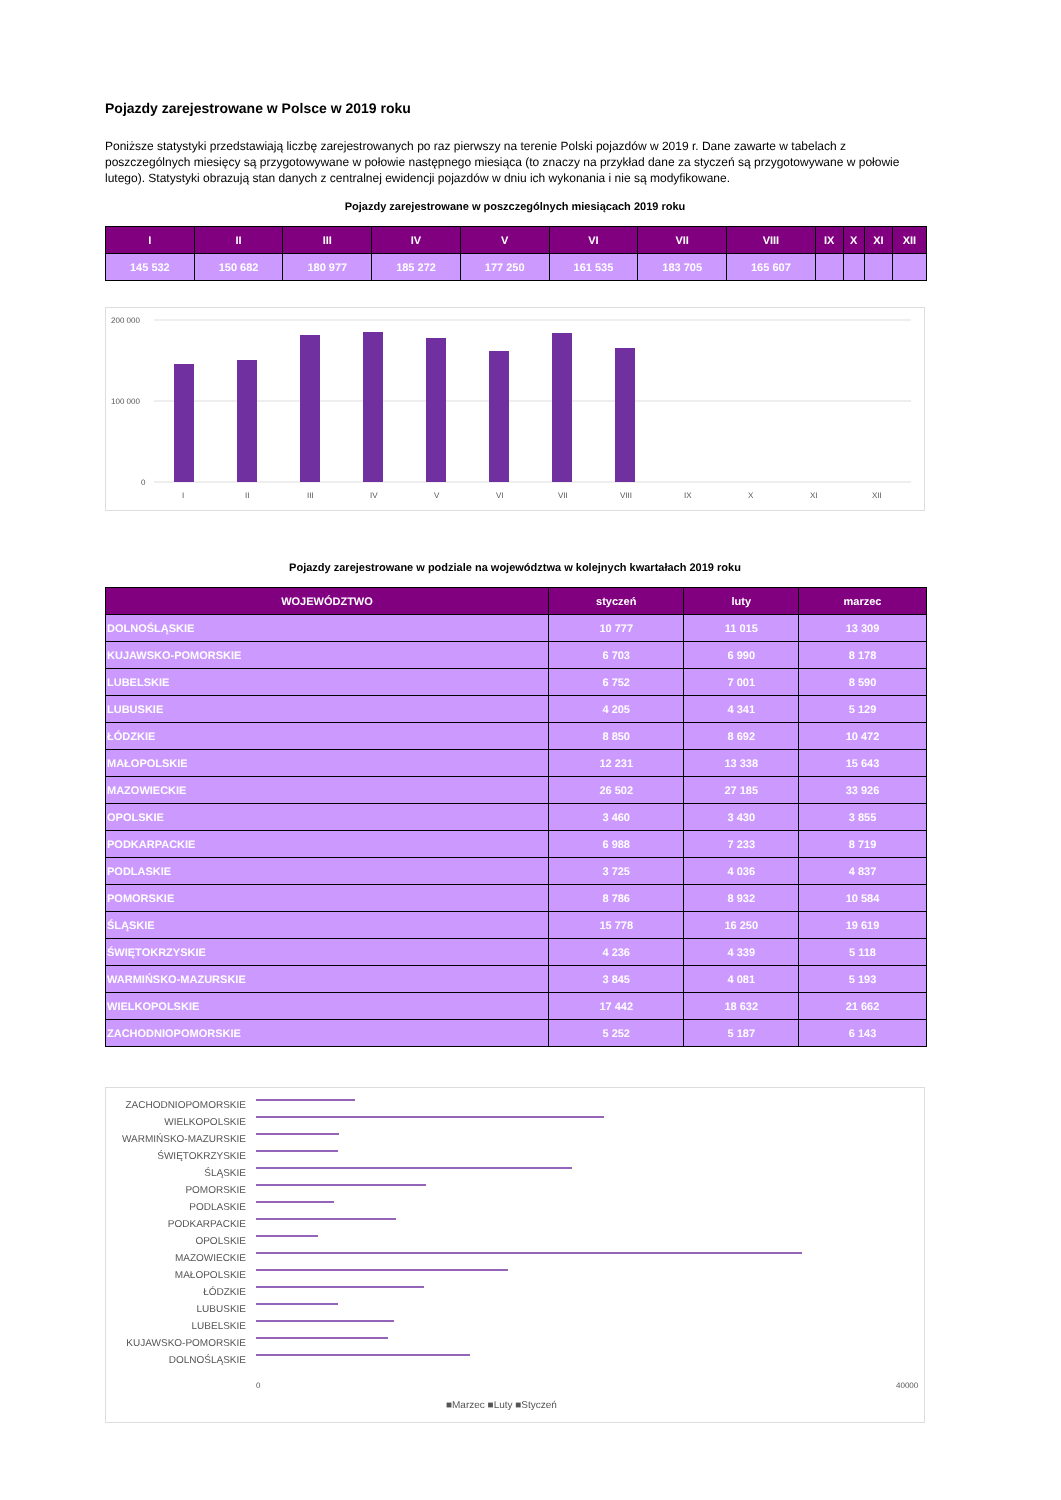Pojazdy zarejestrowane w Polsce w 2019 roku
Poniższe statystyki przedstawiają liczbę zarejestrowanych po raz pierwszy na terenie Polski pojazdów w 2019 r. Dane zawarte w tabelach z poszczególnych miesięcy są przygotowywane w połowie następnego miesiąca (to znaczy na przykład dane za styczeń są przygotowywane w połowie lutego). Statystyki obrazują stan danych z centralnej ewidencji pojazdów w dniu ich wykonania i nie są modyfikowane.
Pojazdy zarejestrowane w poszczególnych miesiącach 2019 roku
| I | II | III | IV | V | VI | VII | VIII | IX | X | XI | XII |
| --- | --- | --- | --- | --- | --- | --- | --- | --- | --- | --- | --- |
| 145 532 | 150 682 | 180 977 | 185 272 | 177 250 | 161 535 | 183 705 | 165 607 | | | | |
200 000
100 000
0
I
II
III
IV
V
VI
VII
VIII
IX
X
XI
XII
Pojazdy zarejestrowane w podziale na województwa w kolejnych kwartałach 2019 roku
| WOJEWÓDZTWO | styczeń | luty | marzec |
| --- | --- | --- | --- |
| DOLNOŚLĄSKIE | 10 777 | 11 015 | 13 309 |
| KUJAWSKO-POMORSKIE | 6 703 | 6 990 | 8 178 |
| LUBELSKIE | 6 752 | 7 001 | 8 590 |
| LUBUSKIE | 4 205 | 4 341 | 5 129 |
| ŁÓDZKIE | 8 850 | 8 692 | 10 472 |
| MAŁOPOLSKIE | 12 231 | 13 338 | 15 643 |
| MAZOWIECKIE | 26 502 | 27 185 | 33 926 |
| OPOLSKIE | 3 460 | 3 430 | 3 855 |
| PODKARPACKIE | 6 988 | 7 233 | 8 719 |
| PODLASKIE | 3 725 | 4 036 | 4 837 |
| POMORSKIE | 8 786 | 8 932 | 10 584 |
| ŚLĄSKIE | 15 778 | 16 250 | 19 619 |
| ŚWIĘTOKRZYSKIE | 4 236 | 4 339 | 5 118 |
| WARMIŃSKO-MAZURSKIE | 3 845 | 4 081 | 5 193 |
| WIELKOPOLSKIE | 17 442 | 18 632 | 21 662 |
| ZACHODNIOPOMORSKIE | 5 252 | 5 187 | 6 143 |
ZACHODNIOPOMORSKIE
WIELKOPOLSKIE
WARMIŃSKO-MAZURSKIE
ŚWIĘTOKRZYSKIE
ŚLĄSKIE
POMORSKIE
PODLASKIE
PODKARPACKIE
OPOLSKIE
MAZOWIECKIE
MAŁOPOLSKIE
ŁÓDZKIE
LUBUSKIE
LUBELSKIE
KUJAWSKO-POMORSKIE
DOLNOŚLĄSKIE
0
40000
■Marzec ■Luty ■Styczeń